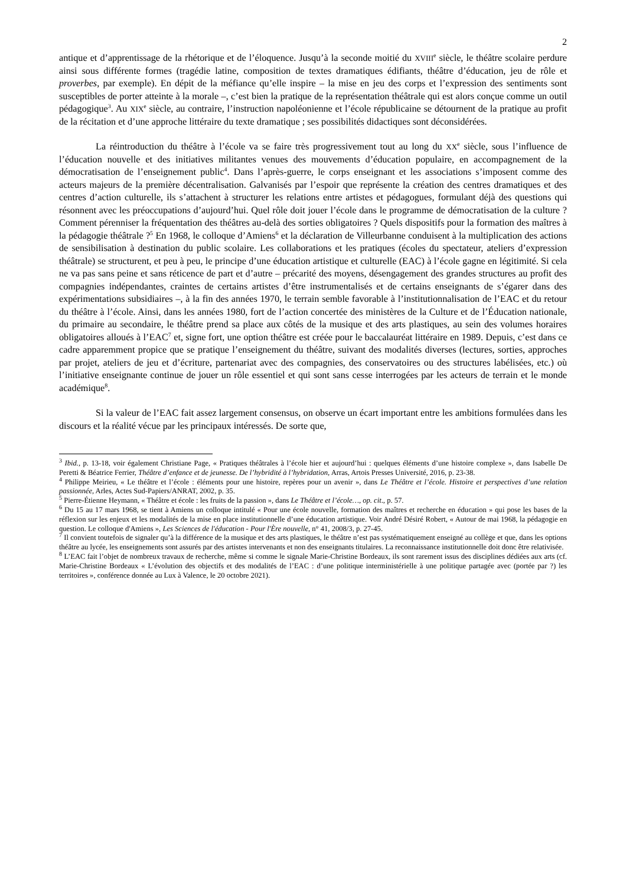2
antique et d’apprentissage de la rhétorique et de l’éloquence. Jusqu’à la seconde moitié du XVIII<sup>e</sup> siècle, le théâtre scolaire perdure ainsi sous différente formes (tragédie latine, composition de textes dramatiques édifiants, théâtre d’éducation, jeu de rôle et proverbes, par exemple). En dépit de la méfiance qu’elle inspire – la mise en jeu des corps et l’expression des sentiments sont susceptibles de porter atteinte à la morale –, c’est bien la pratique de la représentation théâtrale qui est alors conçue comme un outil pédagogique<sup>3</sup>. Au XIX<sup>e</sup> siècle, au contraire, l’instruction napoléonienne et l’école républicaine se détournent de la pratique au profit de la récitation et d’une approche littéraire du texte dramatique ; ses possibilités didactiques sont déconsidérées.
La réintroduction du théâtre à l’école va se faire très progressivement tout au long du XX<sup>e</sup> siècle, sous l’influence de l’éducation nouvelle et des initiatives militantes venues des mouvements d’éducation populaire, en accompagnement de la démocratisation de l’enseignement public<sup>4</sup>. Dans l’après-guerre, le corps enseignant et les associations s’imposent comme des acteurs majeurs de la première décentralisation. Galvanisés par l’espoir que représente la création des centres dramatiques et des centres d’action culturelle, ils s’attachent à structurer les relations entre artistes et pédagogues, formulant déjà des questions qui résonnent avec les préoccupations d’aujourd’hui. Quel rôle doit jouer l’école dans le programme de démocratisation de la culture ? Comment pérenniser la fréquentation des théâtres au-delà des sorties obligatoires ? Quels dispositifs pour la formation des maîtres à la pédagogie théâtrale ?<sup>5</sup> En 1968, le colloque d’Amiens<sup>6</sup> et la déclaration de Villeurbanne conduisent à la multiplication des actions de sensibilisation à destination du public scolaire. Les collaborations et les pratiques (écoles du spectateur, ateliers d’expression théâtrale) se structurent, et peu à peu, le principe d’une éducation artistique et culturelle (EAC) à l’école gagne en légitimité. Si cela ne va pas sans peine et sans réticence de part et d’autre – précarité des moyens, désengagement des grandes structures au profit des compagnies indépendantes, craintes de certains artistes d’être instrumentalisés et de certains enseignants de s’égarer dans des expérimentations subsidiaires –, à la fin des années 1970, le terrain semble favorable à l’institutionnalisation de l’EAC et du retour du théâtre à l’école. Ainsi, dans les années 1980, fort de l’action concertée des ministères de la Culture et de l’Éducation nationale, du primaire au secondaire, le théâtre prend sa place aux côtés de la musique et des arts plastiques, au sein des volumes horaires obligatoires alloués à l’EAC<sup>7</sup> et, signe fort, une option théâtre est créée pour le baccalauréat littéraire en 1989. Depuis, c’est dans ce cadre apparemment propice que se pratique l’enseignement du théâtre, suivant des modalités diverses (lectures, sorties, approches par projet, ateliers de jeu et d’écriture, partenariat avec des compagnies, des conservatoires ou des structures labélisées, etc.) où l’initiative enseignante continue de jouer un rôle essentiel et qui sont sans cesse interrogées par les acteurs de terrain et le monde académique<sup>8</sup>.
Si la valeur de l’EAC fait assez largement consensus, on observe un écart important entre les ambitions formulées dans les discours et la réalité vécue par les principaux intéressés. De sorte que,
<sup>3</sup> Ibid., p. 13-18, voir également Christiane Page, « Pratiques théâtrales à l’école hier et aujourd’hui : quelques éléments d’une histoire complexe », dans Isabelle De Peretti & Béatrice Ferrier, Théâtre d’enfance et de jeunesse. De l’hybridité à l’hybridation, Arras, Artois Presses Université, 2016, p. 23-38.
<sup>4</sup> Philippe Meirieu, « Le théâtre et l’école : éléments pour une histoire, repères pour un avenir », dans Le Théâtre et l’école. Histoire et perspectives d’une relation passionnée, Arles, Actes Sud-Papiers/ANRAT, 2002, p. 35.
<sup>5</sup> Pierre-Étienne Heymann, « Théâtre et école : les fruits de la passion », dans Le Théâtre et l’école…, op. cit., p. 57.
<sup>6</sup> Du 15 au 17 mars 1968, se tient à Amiens un colloque intitulé « Pour une école nouvelle, formation des maîtres et recherche en éducation » qui pose les bases de la réflexion sur les enjeux et les modalités de la mise en place institutionnelle d’une éducation artistique. Voir André Désiré Robert, « Autour de mai 1968, la pédagogie en question. Le colloque d'Amiens », Les Sciences de l'éducation - Pour l'Ère nouvelle, n° 41, 2008/3, p. 27-45.
<sup>7</sup> Il convient toutefois de signaler qu’à la différence de la musique et des arts plastiques, le théâtre n’est pas systématiquement enseigné au collège et que, dans les options théâtre au lycée, les enseignements sont assurés par des artistes intervenants et non des enseignants titulaires. La reconnaissance institutionnelle doit donc être relativisée.
<sup>8</sup> L’EAC fait l’objet de nombreux travaux de recherche, même si comme le signale Marie-Christine Bordeaux, ils sont rarement issus des disciplines dédiées aux arts (cf. Marie-Christine Bordeaux « L’évolution des objectifs et des modalités de l’EAC : d’une politique interministérielle à une politique partagée avec (portée par ?) les territoires », conférence donnée au Lux à Valence, le 20 octobre 2021).